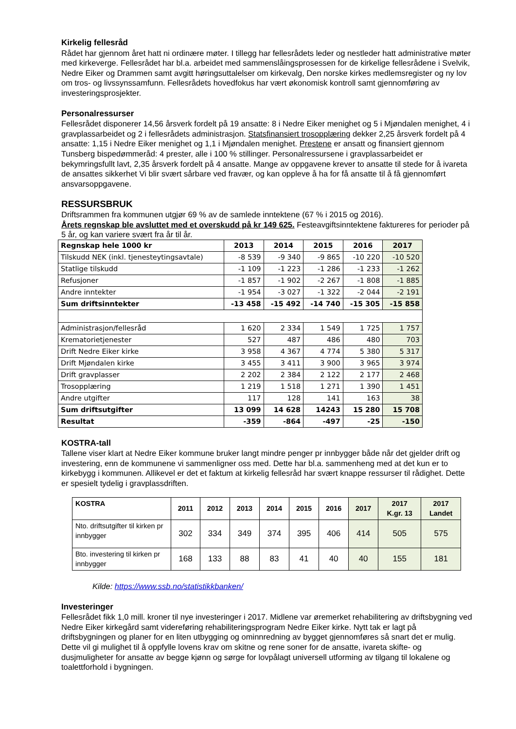Kirkelig fellesråd
Rådet har gjennom året hatt ni ordinære møter. I tillegg har fellesrådets leder og nestleder hatt administrative møter med kirkeverge. Fellesrådet har bl.a. arbeidet med sammenslåingsprosessen for de kirkelige fellesrådene i Svelvik, Nedre Eiker og Drammen samt avgitt høringsuttalelser om kirkevalg, Den norske kirkes medlemsregister og ny lov om tros- og livssynssamfunn. Fellesrådets hovedfokus har vært økonomisk kontroll samt gjennomføring av investeringsprosjekter.
Personalressurser
Fellesrådet disponerer 14,56 årsverk fordelt på 19 ansatte: 8 i Nedre Eiker menighet og 5 i Mjøndalen menighet, 4 i gravplassarbeidet og 2 i fellesrådets administrasjon. Statsfinansiert trosopplæring dekker 2,25 årsverk fordelt på 4 ansatte: 1,15 i Nedre Eiker menighet og 1,1 i Mjøndalen menighet. Prestene er ansatt og finansiert gjennom Tunsberg bispedømmeråd: 4 prester, alle i 100 % stillinger. Personalressursene i gravplassarbeidet er bekymringsfullt lavt, 2,35 årsverk fordelt på 4 ansatte. Mange av oppgavene krever to ansatte til stede for å ivareta de ansattes sikkerhet Vi blir svært sårbare ved fravær, og kan oppleve å ha for få ansatte til å få gjennomført ansvarsoppgavene.
RESSURSBRUK
Driftsrammen fra kommunen utgjør 69 % av de samlede inntektene (67 % i 2015 og 2016).
Årets regnskap ble avsluttet med et overskudd på kr 149 625. Festeavgiftsinntektene faktureres for perioder på 5 år, og kan variere svært fra år til år.
| Regnskap hele 1000 kr | 2013 | 2014 | 2015 | 2016 | 2017 |
| Tilskudd NEK (inkl. tjenesteytingsavtale) | -8 539 | -9 340 | -9 865 | -10 220 | -10 520 |
| Statlige tilskudd | -1 109 | -1 223 | -1 286 | -1 233 | -1 262 |
| Refusjoner | -1 857 | -1 902 | -2 267 | -1 808 | -1 885 |
| Andre inntekter | -1 954 | -3 027 | -1 322 | -2 044 | -2 191 |
| Sum driftsinntekter | -13 458 | -15 492 | -14 740 | -15 305 | -15 858 |
| Administrasjon/fellesråd | 1 620 | 2 334 | 1 549 | 1 725 | 1 757 |
| Krematorietjenester | 527 | 487 | 486 | 480 | 703 |
| Drift Nedre Eiker kirke | 3 958 | 4 367 | 4 774 | 5 380 | 5 317 |
| Drift Mjøndalen kirke | 3 455 | 3 411 | 3 900 | 3 965 | 3 974 |
| Drift gravplasser | 2 202 | 2 384 | 2 122 | 2 177 | 2 468 |
| Trosopplæring | 1 219 | 1 518 | 1 271 | 1 390 | 1 451 |
| Andre utgifter | 117 | 128 | 141 | 163 | 38 |
| Sum driftsutgifter | 13 099 | 14 628 | 14243 | 15 280 | 15 708 |
| Resultat | -359 | -864 | -497 | -25 | -150 |
KOSTRA-tall
Tallene viser klart at Nedre Eiker kommune bruker langt mindre penger pr innbygger både når det gjelder drift og investering, enn de kommunene vi sammenligner oss med. Dette har bl.a. sammenheng med at det kun er to kirkebygg i kommunen. Allikevel er det et faktum at kirkelig fellesråd har svært knappe ressurser til rådighet. Dette er spesielt tydelig i gravplassdriften.
| KOSTRA | 2011 | 2012 | 2013 | 2014 | 2015 | 2016 | 2017 | 2017 K.gr. 13 | 2017 Landet |
| --- | --- | --- | --- | --- | --- | --- | --- | --- | --- |
| Nto. driftsutgifter til kirken pr innbygger | 302 | 334 | 349 | 374 | 395 | 406 | 414 | 505 | 575 |
| Bto. investering til kirken pr innbygger | 168 | 133 | 88 | 83 | 41 | 40 | 40 | 155 | 181 |
Kilde: https://www.ssb.no/statistikkbanken/
Investeringer
Fellesrådet fikk 1,0 mill. kroner til nye investeringer i 2017. Midlene var øremerket rehabilitering av driftsbygning ved Nedre Eiker kirkegård samt videreføring rehabiliteringsprogram Nedre Eiker kirke. Nytt tak er lagt på driftsbygningen og planer for en liten utbygging og ominnredning av bygget gjennomføres så snart det er mulig. Dette vil gi mulighet til å oppfylle lovens krav om skitne og rene soner for de ansatte, ivareta skifte- og dusjmuligheter for ansatte av begge kjønn og sørge for lovpålagt universell utforming av tilgang til lokalene og toalettforhold i bygningen.